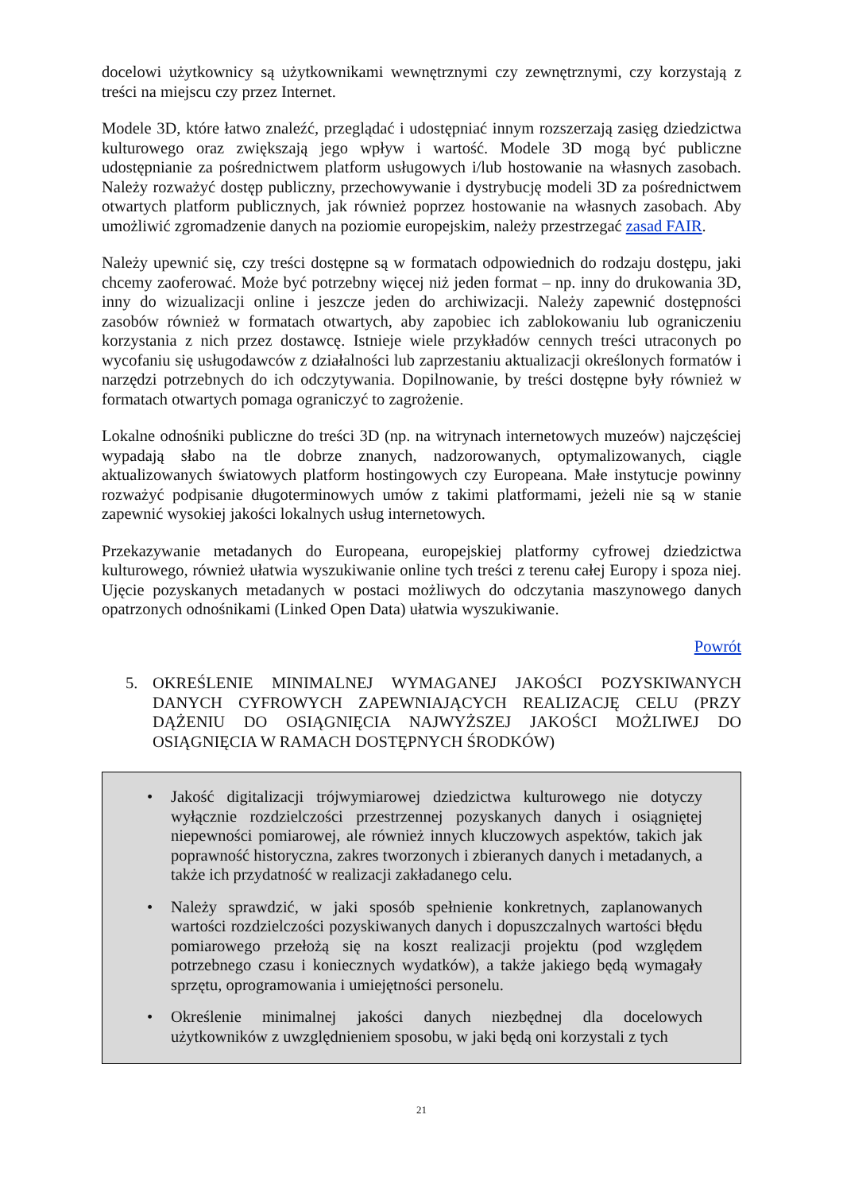docelowi użytkownicy są użytkownikami wewnętrznymi czy zewnętrznymi, czy korzystają z treści na miejscu czy przez Internet.
Modele 3D, które łatwo znaleźć, przeglądać i udostępniać innym rozszerzają zasięg dziedzictwa kulturowego oraz zwiększają jego wpływ i wartość. Modele 3D mogą być publiczne udostępnianie za pośrednictwem platform usługowych i/lub hostowanie na własnych zasobach. Należy rozważyć dostęp publiczny, przechowywanie i dystrybucję modeli 3D za pośrednictwem otwartych platform publicznych, jak również poprzez hostowanie na własnych zasobach. Aby umożliwić zgromadzenie danych na poziomie europejskim, należy przestrzegać zasad FAIR.
Należy upewnić się, czy treści dostępne są w formatach odpowiednich do rodzaju dostępu, jaki chcemy zaoferować. Może być potrzebny więcej niż jeden format – np. inny do drukowania 3D, inny do wizualizacji online i jeszcze jeden do archiwizacji. Należy zapewnić dostępności zasobów również w formatach otwartych, aby zapobiec ich zablokowaniu lub ograniczeniu korzystania z nich przez dostawcę. Istnieje wiele przykładów cennych treści utraconych po wycofaniu się usługodawców z działalności lub zaprzestaniu aktualizacji określonych formatów i narzędzi potrzebnych do ich odczytywania. Dopilnowanie, by treści dostępne były również w formatach otwartych pomaga ograniczyć to zagrożenie.
Lokalne odnośniki publiczne do treści 3D (np. na witrynach internetowych muzeów) najczęściej wypadają słabo na tle dobrze znanych, nadzorowanych, optymalizowanych, ciągle aktualizowanych światowych platform hostingowych czy Europeana. Małe instytucje powinny rozważyć podpisanie długoterminowych umów z takimi platformami, jeżeli nie są w stanie zapewnić wysokiej jakości lokalnych usług internetowych.
Przekazywanie metadanych do Europeana, europejskiej platformy cyfrowej dziedzictwa kulturowego, również ułatwia wyszukiwanie online tych treści z terenu całej Europy i spoza niej. Ujęcie pozyskanych metadanych w postaci możliwych do odczytania maszynowego danych opatrzonych odnośnikami (Linked Open Data) ułatwia wyszukiwanie.
Powrót
5. OKREŚLENIE MINIMALNEJ WYMAGANEJ JAKOŚCI POZYSKIWANYCH DANYCH CYFROWYCH ZAPEWNIAJĄCYCH REALIZACJĘ CELU (PRZY DĄŻENIU DO OSIĄGNIĘCIA NAJWYŻSZEJ JAKOŚCI MOŻLIWEJ DO OSIĄGNIĘCIA W RAMACH DOSTĘPNYCH ŚRODKÓW)
• Jakość digitalizacji trójwymiarowej dziedzictwa kulturowego nie dotyczy wyłącznie rozdzielczości przestrzennej pozyskanych danych i osiągniętej niepewności pomiarowej, ale również innych kluczowych aspektów, takich jak poprawność historyczna, zakres tworzonych i zbieranych danych i metadanych, a także ich przydatność w realizacji zakładanego celu.
• Należy sprawdzić, w jaki sposób spełnienie konkretnych, zaplanowanych wartości rozdzielczości pozyskiwanych danych i dopuszczalnych wartości błędu pomiarowego przełożą się na koszt realizacji projektu (pod względem potrzebnego czasu i koniecznych wydatków), a także jakiego będą wymagały sprzętu, oprogramowania i umiejętności personelu.
• Określenie minimalnej jakości danych niezbędnej dla docelowych użytkowników z uwzględnieniem sposobu, w jaki będą oni korzystali z tych
21